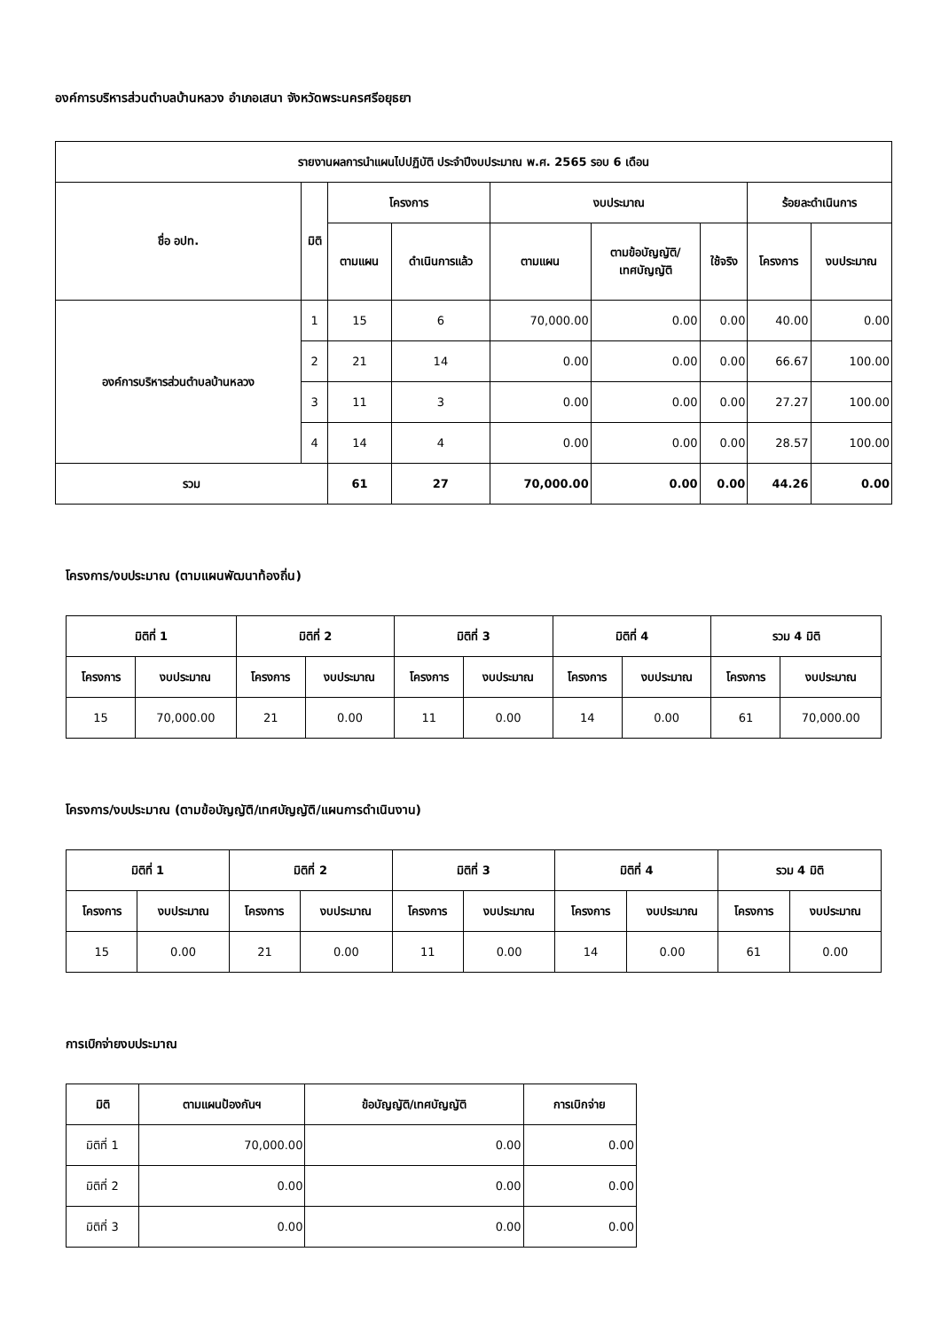องค์การบริหารส่วนตำบลบ้านหลวง อำเภอเสนา จังหวัดพระนครศรีอยุธยา
| รายงานผลการนำแผนไปปฏิบัติ ประจำปีงบประมาณ พ.ศ. 2565 รอบ 6 เดือน | | | | | | | | |
| --- | --- | --- | --- | --- | --- | --- | --- | --- |
| ชื่อ อปท. | มิติ | โครงการ | | งบประมาณ | | | ร้อยละดำเนินการ | |
| | | ตามแผน | ดำเนินการแล้ว | ตามแผน | ตามข้อบัญญัติ/ เทศบัญญัติ | ใช้จริง | โครงการ | งบประมาณ |
| องค์การบริหารส่วนตำบลบ้านหลวง | 1 | 15 | 6 | 70,000.00 | 0.00 | 0.00 | 40.00 | 0.00 |
| | 2 | 21 | 14 | 0.00 | 0.00 | 0.00 | 66.67 | 100.00 |
| | 3 | 11 | 3 | 0.00 | 0.00 | 0.00 | 27.27 | 100.00 |
| | 4 | 14 | 4 | 0.00 | 0.00 | 0.00 | 28.57 | 100.00 |
| รวม | | 61 | 27 | 70,000.00 | 0.00 | 0.00 | 44.26 | 0.00 |
โครงการ/งบประมาณ (ตามแผนพัฒนาท้องถิ่น)
| มิติที่ 1 | | มิติที่ 2 | | มิติที่ 3 | | มิติที่ 4 | | รวม 4 มิติ | |
| --- | --- | --- | --- | --- | --- | --- | --- | --- | --- |
| โครงการ | งบประมาณ | โครงการ | งบประมาณ | โครงการ | งบประมาณ | โครงการ | งบประมาณ | โครงการ | งบประมาณ |
| 15 | 70,000.00 | 21 | 0.00 | 11 | 0.00 | 14 | 0.00 | 61 | 70,000.00 |
โครงการ/งบประมาณ (ตามข้อบัญญัติ/เทศบัญญัติ/แผนการดำเนินงาน)
| มิติที่ 1 | | มิติที่ 2 | | มิติที่ 3 | | มิติที่ 4 | | รวม 4 มิติ | |
| --- | --- | --- | --- | --- | --- | --- | --- | --- | --- |
| โครงการ | งบประมาณ | โครงการ | งบประมาณ | โครงการ | งบประมาณ | โครงการ | งบประมาณ | โครงการ | งบประมาณ |
| 15 | 0.00 | 21 | 0.00 | 11 | 0.00 | 14 | 0.00 | 61 | 0.00 |
การเบิกจ่ายงบประมาณ
| มิติ | ตามแผนป้องกันฯ | ข้อบัญญัติ/เทศบัญญัติ | การเบิกจ่าย |
| --- | --- | --- | --- |
| มิติที่ 1 | 70,000.00 | 0.00 | 0.00 |
| มิติที่ 2 | 0.00 | 0.00 | 0.00 |
| มิติที่ 3 | 0.00 | 0.00 | 0.00 |